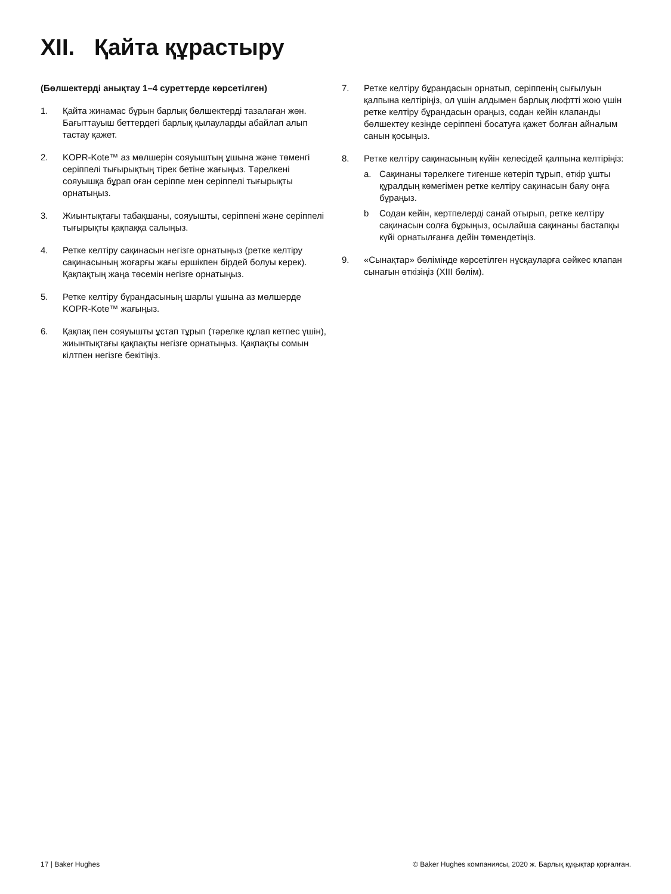XII. Қайта құрастыру
(Бөлшектерді анықтау 1–4 суреттерде көрсетілген)
1. Қайта жинамас бұрын барлық бөлшектерді тазалаған жөн. Бағыттауыш беттердегі барлық қылауларды абайлап алып тастау қажет.
2. KOPR-Kote™ аз мөлшерін сояуыштың ұшына және төменгі серіппелі тығырықтың тірек бетіне жағыңыз. Тәрелкені сояуышқа бұрап оған серіппе мен серіппелі тығырықты орнатыңыз.
3. Жиынтықтағы табақшаны, сояуышты, серіппені және серіппелі тығырықты қақпаққа салыңыз.
4. Ретке келтіру сақинасын негізге орнатыңыз (ретке келтіру сақинасының жоғарғы жағы ершікпен бірдей болуы керек). Қақпақтың жаңа төсемін негізге орнатыңыз.
5. Ретке келтіру бұрандасының шарлы ұшына аз мөлшерде KOPR-Kote™ жағыңыз.
6. Қақпақ пен сояуышты ұстап тұрып (тәрелке құлап кетпес үшін), жиынтықтағы қақпақты негізге орнатыңыз. Қақпақты сомын кілтпен негізге бекітіңіз.
7. Ретке келтіру бұрандасын орнатып, серіппенің сығылуын қалпына келтіріңіз, ол үшін алдымен барлық люфтті жою үшін ретке келтіру бұрандасын ораңыз, содан кейін клапанды бөлшектеу кезінде серіппені босатуға қажет болған айналым санын қосыңыз.
8. Ретке келтіру сақинасының күйін келесідей қалпына келтіріңіз:
a. Сақинаны тәрелкеге тигенше көтеріп тұрып, өткір ұшты құралдың көмегімен ретке келтіру сақинасын баяу оңға бұраңыз.
b Содан кейін, кертпелерді санай отырып, ретке келтіру сақинасын солға бұрыңыз, осылайша сақинаны бастапқы күйі орнатылғанға дейін төмендетіңіз.
9. «Сынақтар» бөлімінде көрсетілген нұсқауларға сәйкес клапан сынағын өткізіңіз (XIII бөлім).
17 | Baker Hughes © Baker Hughes компаниясы, 2020 ж. Барлық құқықтар қорғалған.